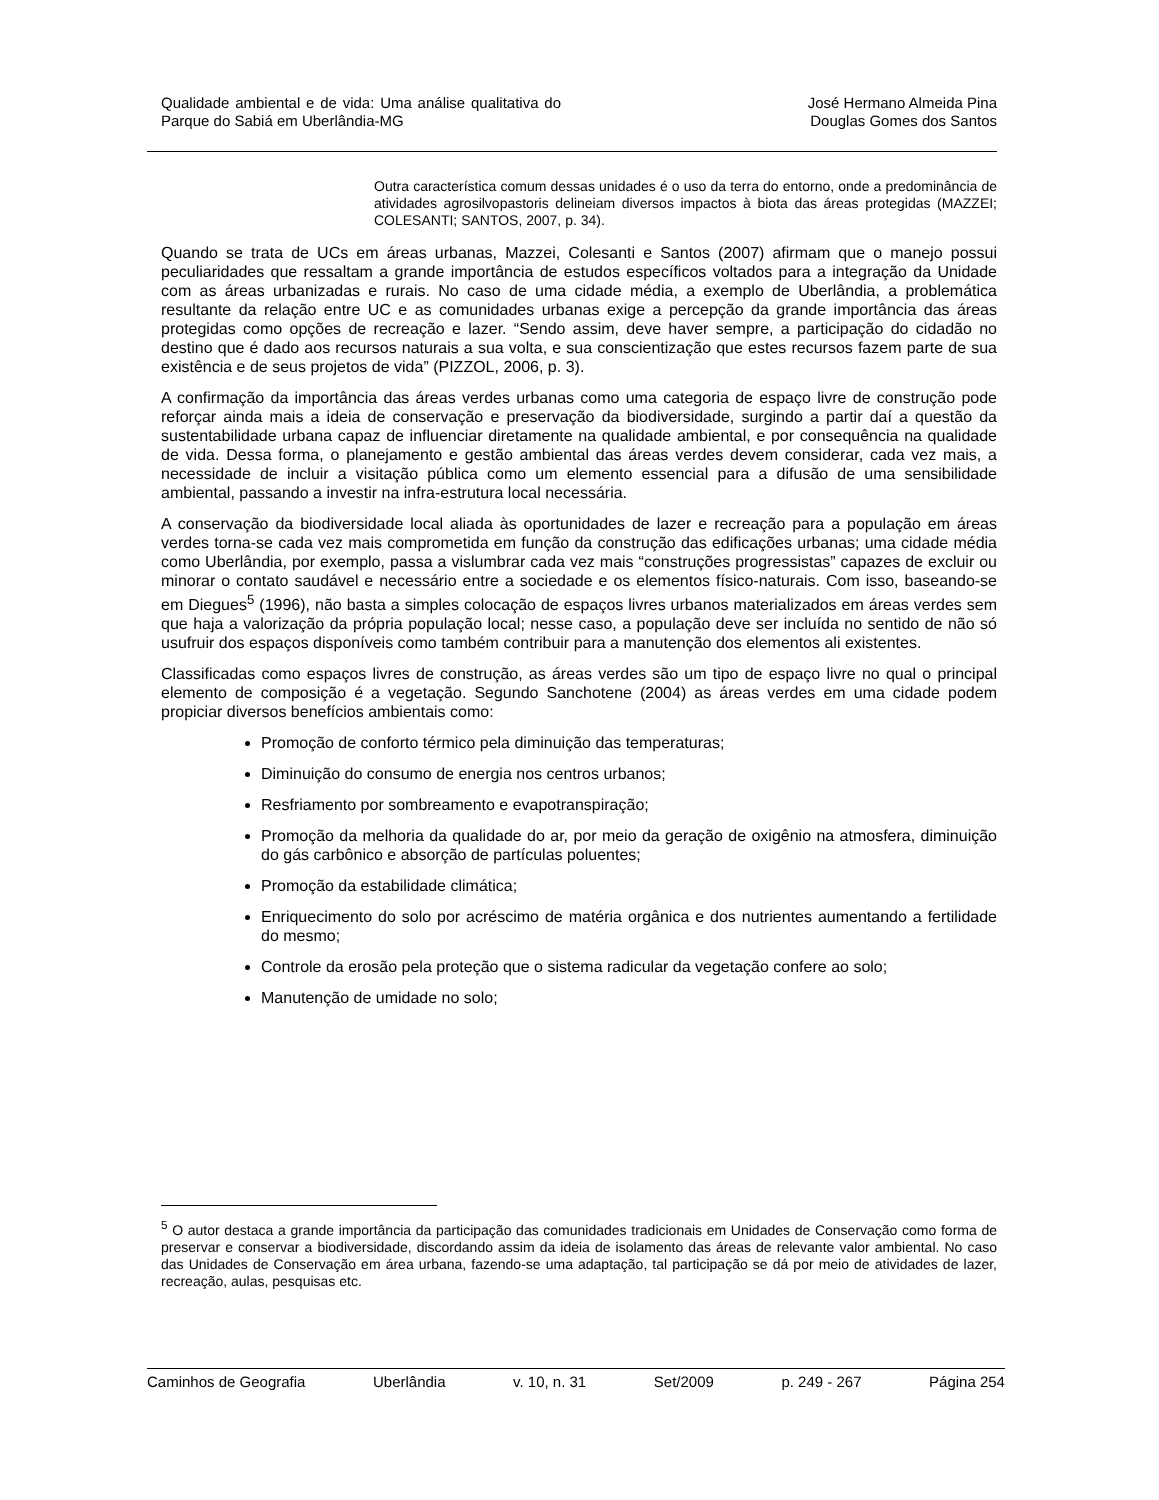Qualidade ambiental e de vida: Uma análise qualitativa do Parque do Sabiá em Uberlândia-MG
José Hermano Almeida Pina
Douglas Gomes dos Santos
Outra característica comum dessas unidades é o uso da terra do entorno, onde a predominância de atividades agrosilvopastoris delineiam diversos impactos à biota das áreas protegidas (MAZZEI; COLESANTI; SANTOS, 2007, p. 34).
Quando se trata de UCs em áreas urbanas, Mazzei, Colesanti e Santos (2007) afirmam que o manejo possui peculiaridades que ressaltam a grande importância de estudos específicos voltados para a integração da Unidade com as áreas urbanizadas e rurais. No caso de uma cidade média, a exemplo de Uberlândia, a problemática resultante da relação entre UC e as comunidades urbanas exige a percepção da grande importância das áreas protegidas como opções de recreação e lazer. “Sendo assim, deve haver sempre, a participação do cidadão no destino que é dado aos recursos naturais a sua volta, e sua conscientização que estes recursos fazem parte de sua existência e de seus projetos de vida” (PIZZOL, 2006, p. 3).
A confirmação da importância das áreas verdes urbanas como uma categoria de espaço livre de construção pode reforçar ainda mais a ideia de conservação e preservação da biodiversidade, surgindo a partir daí a questão da sustentabilidade urbana capaz de influenciar diretamente na qualidade ambiental, e por consequência na qualidade de vida. Dessa forma, o planejamento e gestão ambiental das áreas verdes devem considerar, cada vez mais, a necessidade de incluir a visitação pública como um elemento essencial para a difusão de uma sensibilidade ambiental, passando a investir na infra-estrutura local necessária.
A conservação da biodiversidade local aliada às oportunidades de lazer e recreação para a população em áreas verdes torna-se cada vez mais comprometida em função da construção das edificações urbanas; uma cidade média como Uberlândia, por exemplo, passa a vislumbrar cada vez mais “construções progressistas” capazes de excluir ou minorar o contato saudável e necessário entre a sociedade e os elementos físico-naturais. Com isso, baseando-se em Diegues<sup>5</sup> (1996), não basta a simples colocação de espaços livres urbanos materializados em áreas verdes sem que haja a valorização da própria população local; nesse caso, a população deve ser incluída no sentido de não só usufruir dos espaços disponíveis como também contribuir para a manutenção dos elementos ali existentes.
Classificadas como espaços livres de construção, as áreas verdes são um tipo de espaço livre no qual o principal elemento de composição é a vegetação. Segundo Sanchotene (2004) as áreas verdes em uma cidade podem propiciar diversos benefícios ambientais como:
Promoção de conforto térmico pela diminuição das temperaturas;
Diminuição do consumo de energia nos centros urbanos;
Resfriamento por sombreamento e evapotranspiração;
Promoção da melhoria da qualidade do ar, por meio da geração de oxigênio na atmosfera, diminuição do gás carbônico e absorção de partículas poluentes;
Promoção da estabilidade climática;
Enriquecimento do solo por acréscimo de matéria orgânica e dos nutrientes aumentando a fertilidade do mesmo;
Controle da erosão pela proteção que o sistema radicular da vegetação confere ao solo;
Manutenção de umidade no solo;
<sup>5</sup> O autor destaca a grande importância da participação das comunidades tradicionais em Unidades de Conservação como forma de preservar e conservar a biodiversidade, discordando assim da ideia de isolamento das áreas de relevante valor ambiental. No caso das Unidades de Conservação em área urbana, fazendo-se uma adaptação, tal participação se dá por meio de atividades de lazer, recreação, aulas, pesquisas etc.
Caminhos de Geografia Uberlândia v. 10, n. 31 Set/2009 p. 249 - 267 Página 254